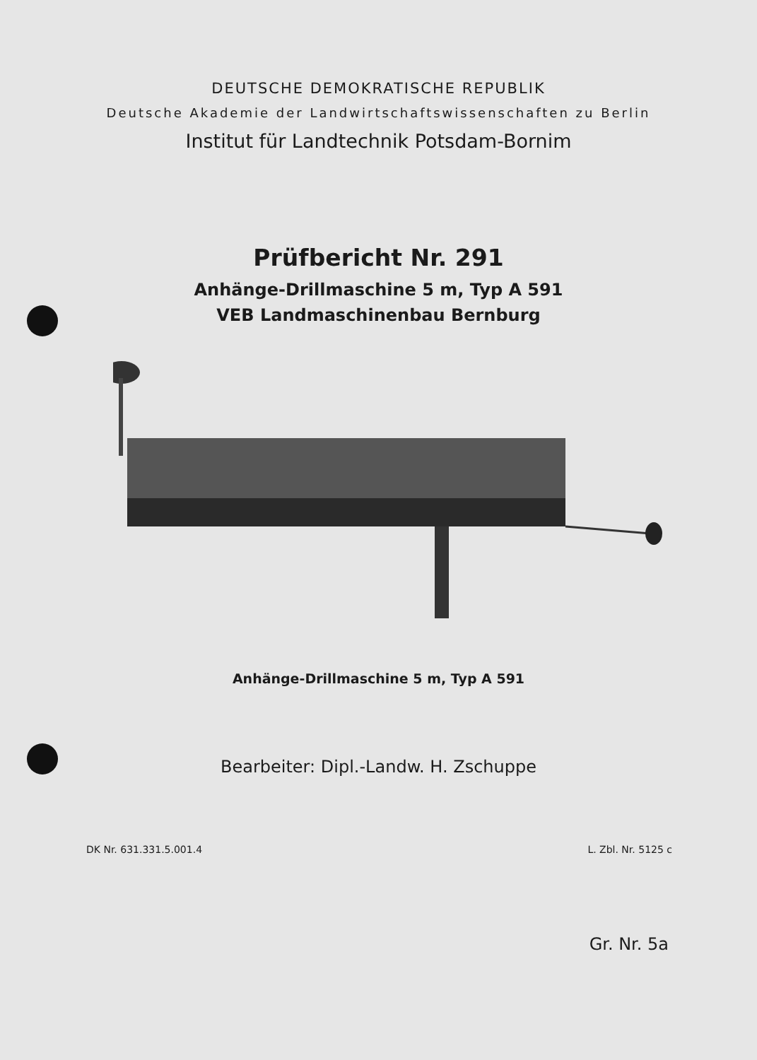DEUTSCHE DEMOKRATISCHE REPUBLIK
Deutsche Akademie der Landwirtschaftswissenschaften zu Berlin
Institut für Landtechnik Potsdam-Bornim
Prüfbericht Nr. 291
Anhänge-Drillmaschine 5 m, Typ A 591
VEB Landmaschinenbau Bernburg
Anhänge-Drillmaschine 5 m, Typ A 591
Bearbeiter: Dipl.-Landw. H. Zschuppe
DK Nr. 631.331.5.001.4 L. Zbl. Nr. 5125 c
Gr. Nr. 5a